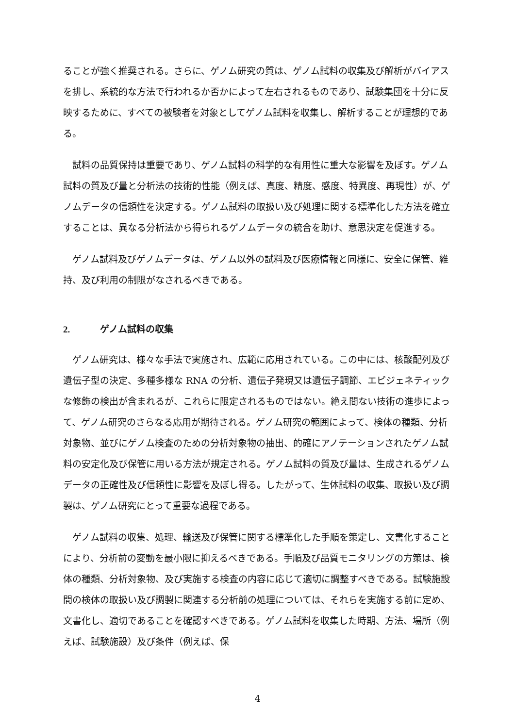ることが強く推奨される。さらに、ゲノム研究の質は、ゲノム試料の収集及び解析がバイアスを排し、系統的な方法で行われるか否かによって左右されるものであり、試験集団を十分に反映するために、すべての被験者を対象としてゲノム試料を収集し、解析することが理想的である。
試料の品質保持は重要であり、ゲノム試料の科学的な有用性に重大な影響を及ぼす。ゲノム試料の質及び量と分析法の技術的性能（例えば、真度、精度、感度、特異度、再現性）が、ゲノムデータの信頼性を決定する。ゲノム試料の取扱い及び処理に関する標準化した方法を確立することは、異なる分析法から得られるゲノムデータの統合を助け、意思決定を促進する。
ゲノム試料及びゲノムデータは、ゲノム以外の試料及び医療情報と同様に、安全に保管、維持、及び利用の制限がなされるべきである。
2. ゲノム試料の収集
ゲノム研究は、様々な手法で実施され、広範に応用されている。この中には、核酸配列及び遺伝子型の決定、多種多様な RNA の分析、遺伝子発現又は遺伝子調節、エピジェネティックな修飾の検出が含まれるが、これらに限定されるものではない。絶え間ない技術の進歩によって、ゲノム研究のさらなる応用が期待される。ゲノム研究の範囲によって、検体の種類、分析対象物、並びにゲノム検査のための分析対象物の抽出、的確にアノテーションされたゲノム試料の安定化及び保管に用いる方法が規定される。ゲノム試料の質及び量は、生成されるゲノムデータの正確性及び信頼性に影響を及ぼし得る。したがって、生体試料の収集、取扱い及び調製は、ゲノム研究にとって重要な過程である。
ゲノム試料の収集、処理、輸送及び保管に関する標準化した手順を策定し、文書化することにより、分析前の変動を最小限に抑えるべきである。手順及び品質モニタリングの方策は、検体の種類、分析対象物、及び実施する検査の内容に応じて適切に調整すべきである。試験施設間の検体の取扱い及び調製に関連する分析前の処理については、それらを実施する前に定め、文書化し、適切であることを確認すべきである。ゲノム試料を収集した時期、方法、場所（例えば、試験施設）及び条件（例えば、保
4